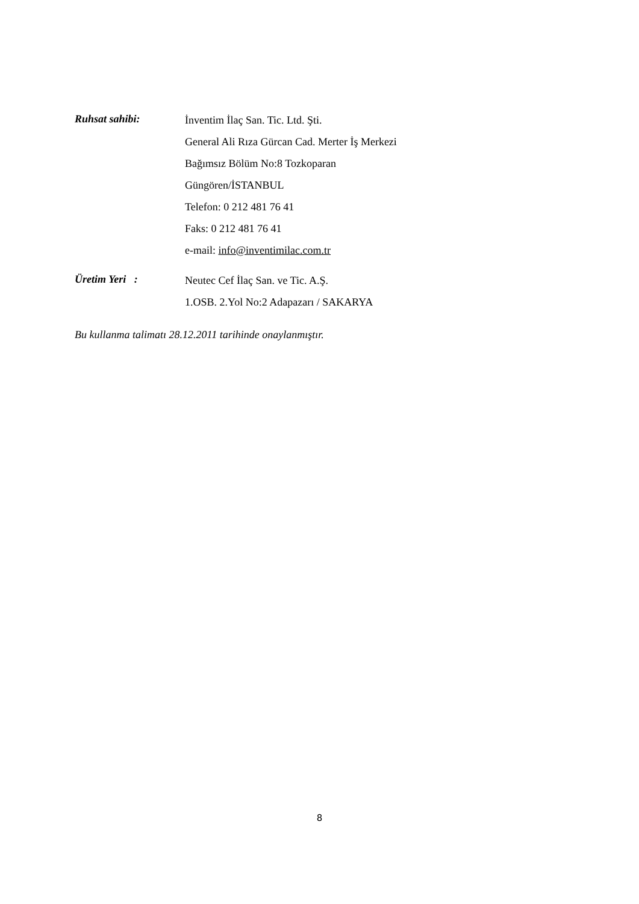Ruhsat sahibi:
İnventim İlaç San. Tic. Ltd. Şti.
General Ali Rıza Gürcan Cad. Merter İş Merkezi
Bağımsız Bölüm No:8 Tozkoparan
Güngören/İSTANBUL
Telefon: 0 212 481 76 41
Faks: 0 212 481 76 41
e-mail: info@inventimilac.com.tr
Üretim Yeri :
Neutec Cef İlaç San. ve Tic. A.Ş.
1.OSB. 2.Yol No:2 Adapazarı / SAKARYA
Bu kullanma talimatı 28.12.2011 tarihinde onaylanmıştır.
8